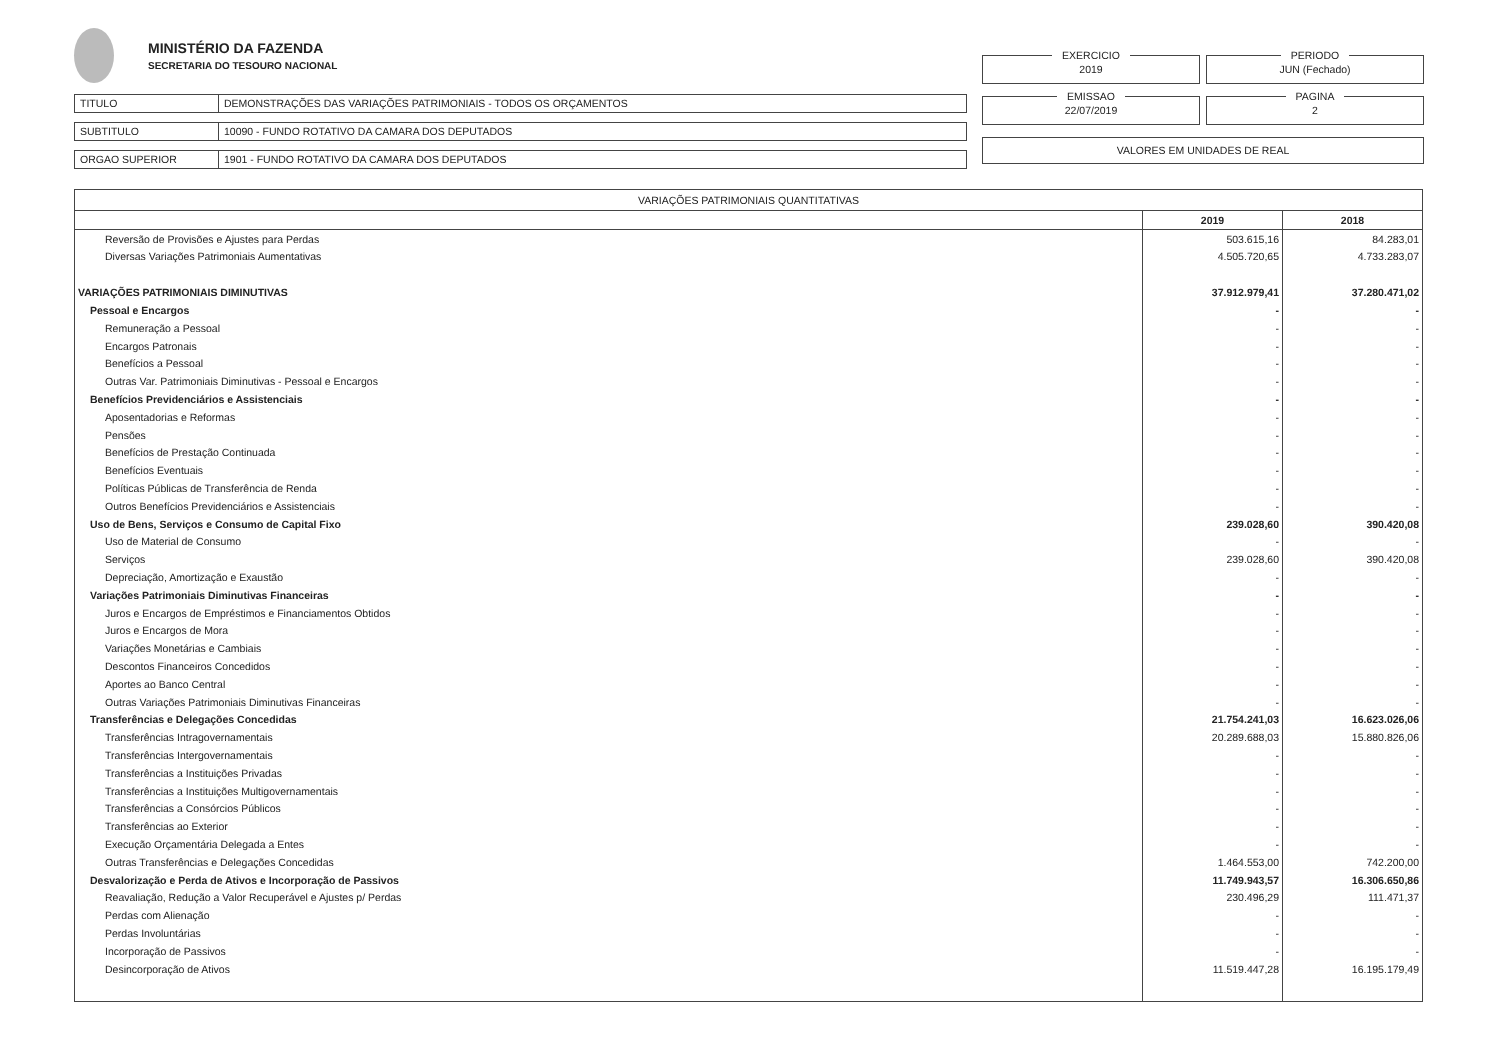MINISTÉRIO DA FAZENDA
SECRETARIA DO TESOURO NACIONAL
TITULO DEMONSTRAÇÕES DAS VARIAÇÕES PATRIMONIAIS - TODOS OS ORÇAMENTOS
SUBTITULO 10090 - FUNDO ROTATIVO DA CAMARA DOS DEPUTADOS
ORGAO SUPERIOR 1901 - FUNDO ROTATIVO DA CAMARA DOS DEPUTADOS
EXERCICIO
2019
PERIODO
JUN (Fechado)
EMISSAO
22/07/2019
PAGINA
2
VALORES EM UNIDADES DE REAL
| VARIAÇÕES PATRIMONIAIS QUANTITATIVAS | | |
| --- | --- | --- |
| | 2019 | 2018 |
| Reversão de Provisões e Ajustes para Perdas | 503.615,16 | 84.283,01 |
| Diversas Variações Patrimoniais Aumentativas | 4.505.720,65 | 4.733.283,07 |
| VARIAÇÕES PATRIMONIAIS DIMINUTIVAS | 37.912.979,41 | 37.280.471,02 |
| Pessoal e Encargos | - | - |
| Remuneração a Pessoal | - | - |
| Encargos Patronais | - | - |
| Benefícios a Pessoal | - | - |
| Outras Var. Patrimoniais Diminutivas - Pessoal e Encargos | - | - |
| Benefícios Previdenciários e Assistenciais | - | - |
| Aposentadorias e Reformas | - | - |
| Pensões | - | - |
| Benefícios de Prestação Continuada | - | - |
| Benefícios Eventuais | - | - |
| Políticas Públicas de Transferência de Renda | - | - |
| Outros Benefícios Previdenciários e Assistenciais | - | - |
| Uso de Bens, Serviços e Consumo de Capital Fixo | 239.028,60 | 390.420,08 |
| Uso de Material de Consumo | - | - |
| Serviços | 239.028,60 | 390.420,08 |
| Depreciação, Amortização e Exaustão | - | - |
| Variações Patrimoniais Diminutivas Financeiras | - | - |
| Juros e Encargos de Empréstimos e Financiamentos Obtidos | - | - |
| Juros e Encargos de Mora | - | - |
| Variações Monetárias e Cambiais | - | - |
| Descontos Financeiros Concedidos | - | - |
| Aportes ao Banco Central | - | - |
| Outras Variações Patrimoniais Diminutivas Financeiras | - | - |
| Transferências e Delegações Concedidas | 21.754.241,03 | 16.623.026,06 |
| Transferências Intragovernamentais | 20.289.688,03 | 15.880.826,06 |
| Transferências Intergovernamentais | - | - |
| Transferências a Instituições Privadas | - | - |
| Transferências a Instituições Multigovernamentais | - | - |
| Transferências a Consórcios Públicos | - | - |
| Transferências ao Exterior | - | - |
| Execução Orçamentária Delegada a Entes | - | - |
| Outras Transferências e Delegações Concedidas | 1.464.553,00 | 742.200,00 |
| Desvalorização e Perda de Ativos e Incorporação de Passivos | 11.749.943,57 | 16.306.650,86 |
| Reavaliação, Redução a Valor Recuperável e Ajustes p/ Perdas | 230.496,29 | 111.471,37 |
| Perdas com Alienação | - | - |
| Perdas Involuntárias | - | - |
| Incorporação de Passivos | - | - |
| Desincorporação de Ativos | 11.519.447,28 | 16.195.179,49 |